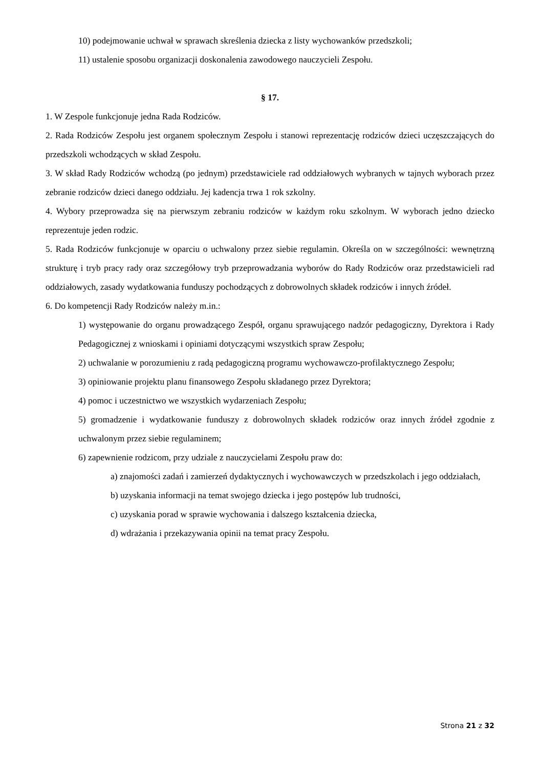10) podejmowanie uchwał w sprawach skreślenia dziecka z listy wychowanków przedszkoli;
11) ustalenie sposobu organizacji doskonalenia zawodowego nauczycieli Zespołu.
§ 17.
1. W Zespole funkcjonuje jedna Rada Rodziców.
2. Rada Rodziców Zespołu jest organem społecznym Zespołu i stanowi reprezentację rodziców dzieci uczęszczających do przedszkoli wchodzących w skład Zespołu.
3. W skład Rady Rodziców wchodzą (po jednym) przedstawiciele rad oddziałowych wybranych w tajnych wyborach przez zebranie rodziców dzieci danego oddziału. Jej kadencja trwa 1 rok szkolny.
4. Wybory przeprowadza się na pierwszym zebraniu rodziców w każdym roku szkolnym. W wyborach jedno dziecko reprezentuje jeden rodzic.
5. Rada Rodziców funkcjonuje w oparciu o uchwalony przez siebie regulamin. Określa on w szczególności: wewnętrzną strukturę i tryb pracy rady oraz szczegółowy tryb przeprowadzania wyborów do Rady Rodziców oraz przedstawicieli rad oddziałowych, zasady wydatkowania funduszy pochodzących z dobrowolnych składek rodziców i innych źródeł.
6. Do kompetencji Rady Rodziców należy m.in.:
1) występowanie do organu prowadzącego Zespół, organu sprawującego nadzór pedagogiczny, Dyrektora i Rady Pedagogicznej z wnioskami i opiniami dotyczącymi wszystkich spraw Zespołu;
2) uchwalanie w porozumieniu z radą pedagogiczną programu wychowawczo-profilaktycznego Zespołu;
3) opiniowanie projektu planu finansowego Zespołu składanego przez Dyrektora;
4) pomoc i uczestnictwo we wszystkich wydarzeniach Zespołu;
5) gromadzenie i wydatkowanie funduszy z dobrowolnych składek rodziców oraz innych źródeł zgodnie z uchwalonym przez siebie regulaminem;
6) zapewnienie rodzicom, przy udziale z nauczycielami Zespołu praw do:
a) znajomości zadań i zamierzeń dydaktycznych i wychowawczych w przedszkolach i jego oddziałach,
b) uzyskania informacji na temat swojego dziecka i jego postępów lub trudności,
c) uzyskania porad w sprawie wychowania i dalszego kształcenia dziecka,
d) wdrażania i przekazywania opinii na temat pracy Zespołu.
Strona 21 z 32